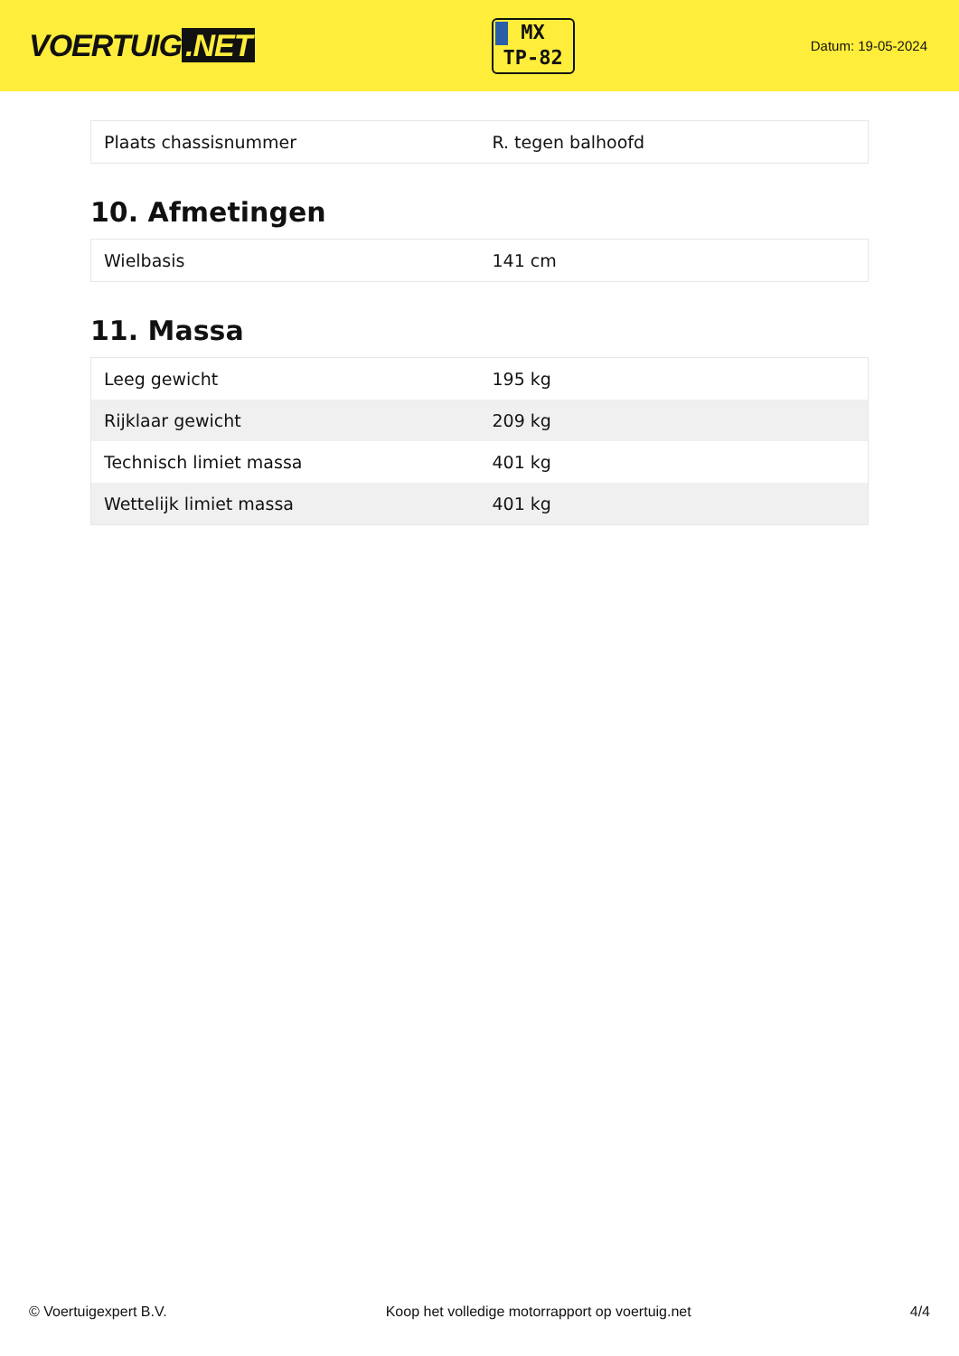VOERTUIG.NET
MX
TP-82
Datum: 19-05-2024
| Plaats chassisnummer | R. tegen balhoofd |
10. Afmetingen
| Wielbasis | 141 cm |
11. Massa
| Leeg gewicht | 195 kg |
| Rijklaar gewicht | 209 kg |
| Technisch limiet massa | 401 kg |
| Wettelijk limiet massa | 401 kg |
© Voertuigexpert B.V. Koop het volledige motorrapport op voertuig.net 4/4